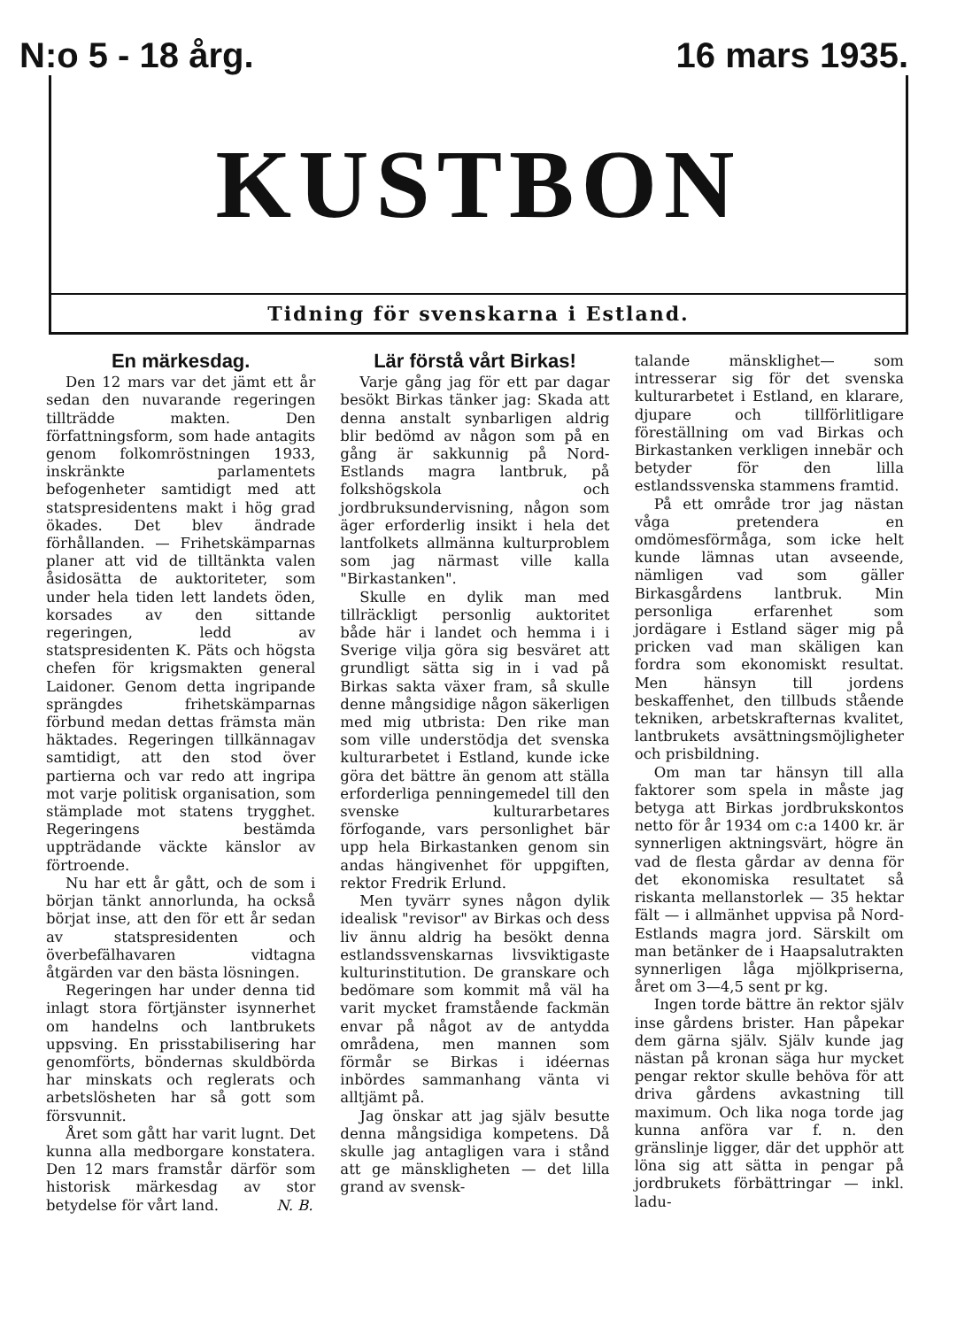N:o 5 - 18 årg. 16 mars 1935.
KUSTBON
Tidning för svenskarna i Estland.
En märkesdag.
Den 12 mars var det jämt ett år sedan den nuvarande regeringen tillträdde makten. Den författningsform, som hade antagits genom folkomröstningen 1933, inskränkte parlamentets befogenheter samtidigt med att statspresidentens makt i hög grad ökades. Det blev ändrade förhållanden. — Frihetskämparnas planer att vid de tilltänkta valen åsidosätta de auktoriteter, som under hela tiden lett landets öden, korsades av den sittande regeringen, ledd av statspresidenten K. Päts och högsta chefen för krigsmakten general Laidoner. Genom detta ingripande sprängdes frihetskämparnas förbund medan dettas främsta män häktades. Regeringen tillkännagav samtidigt, att den stod över partierna och var redo att ingripa mot varje politisk organisation, som stämplade mot statens trygghet. Regeringens bestämda uppträdande väckte känslor av förtroende.
Nu har ett år gått, och de som i början tänkt annorlunda, ha också börjat inse, att den för ett år sedan av statspresidenten och överbefälhavaren vidtagna åtgärden var den bästa lösningen.
Regeringen har under denna tid inlagt stora förtjänster isynnerhet om handelns och lantbrukets uppsving. En prisstabilisering har genomförts, böndernas skuldbörda har minskats och reglerats och arbetslösheten har så gott som försvunnit.
Året som gått har varit lugnt. Det kunna alla medborgare konstatera. Den 12 mars framstår därför som historisk märkesdag av stor betydelse för vårt land. N. B.
Lär förstå vårt Birkas!
Varje gång jag för ett par dagar besökt Birkas tänker jag: Skada att denna anstalt synbarligen aldrig blir bedömd av någon som på en gång är sakkunnig på Nord-Estlands magra lantbruk, på folkshögskola och jordbruksundervisning, någon som äger erforderlig insikt i hela det lantfolkets allmänna kulturproblem som jag närmast ville kalla "Birkastanken".
Skulle en dylik man med tillräckligt personlig auktoritet både här i landet och hemma i i Sverige vilja göra sig besväret att grundligt sätta sig in i vad på Birkas sakta växer fram, så skulle denne mångsidige någon säkerligen med mig utbrista: Den rike man som ville understödja det svenska kulturarbetet i Estland, kunde icke göra det bättre än genom att ställa erforderliga penningemedel till den svenske kulturarbetares förfogande, vars personlighet bär upp hela Birkastanken genom sin andas hängivenhet för uppgiften, rektor Fredrik Erlund.
Men tyvärr synes någon dylik idealisk "revisor" av Birkas och dess liv ännu aldrig ha besökt denna estlandssvenskarnas livsviktigaste kulturinstitution. De granskare och bedömare som kommit må väl ha varit mycket framstående fackmän envar på något av de antydda områdena, men mannen som förmår se Birkas i idéernas inbördes sammanhang vänta vi alltjämt på.
Jag önskar att jag själv besutte denna mångsidiga kompetens. Då skulle jag antagligen vara i stånd att ge mänskligheten — det lilla grand av svensk-
talande mänsklighet— som intresserar sig för det svenska kulturarbetet i Estland, en klarare, djupare och tillförlitligare föreställning om vad Birkas och Birkastanken verkligen innebär och betyder för den lilla estlandssvenska stammens framtid.
På ett område tror jag nästan våga pretendera en omdömesförmåga, som icke helt kunde lämnas utan avseende, nämligen vad som gäller Birkasgårdens lantbruk. Min personliga erfarenhet som jordägare i Estland säger mig på pricken vad man skäligen kan fordra som ekonomiskt resultat. Men hänsyn till jordens beskaffenhet, den tillbuds stående tekniken, arbetskrafternas kvalitet, lantbrukets avsättningsmöjligheter och prisbildning.
Om man tar hänsyn till alla faktorer som spela in måste jag betyga att Birkas jordbrukskontos netto för år 1934 om c:a 1400 kr. är synnerligen aktningsvärt, högre än vad de flesta gårdar av denna för det ekonomiska resultatet så riskanta mellanstorlek — 35 hektar fält — i allmänhet uppvisa på Nord-Estlands magra jord. Särskilt om man betänker de i Haapsalutrakten synnerligen låga mjölkpriserna, året om 3—4,5 sent pr kg.
Ingen torde bättre än rektor själv inse gårdens brister. Han påpekar dem gärna själv. Själv kunde jag nästan på kronan säga hur mycket pengar rektor skulle behöva för att driva gårdens avkastning till maximum. Och lika noga torde jag kunna anföra var f. n. den gränslinje ligger, där det upphör att löna sig att sätta in pengar på jordbrukets förbättringar — inkl. ladu-